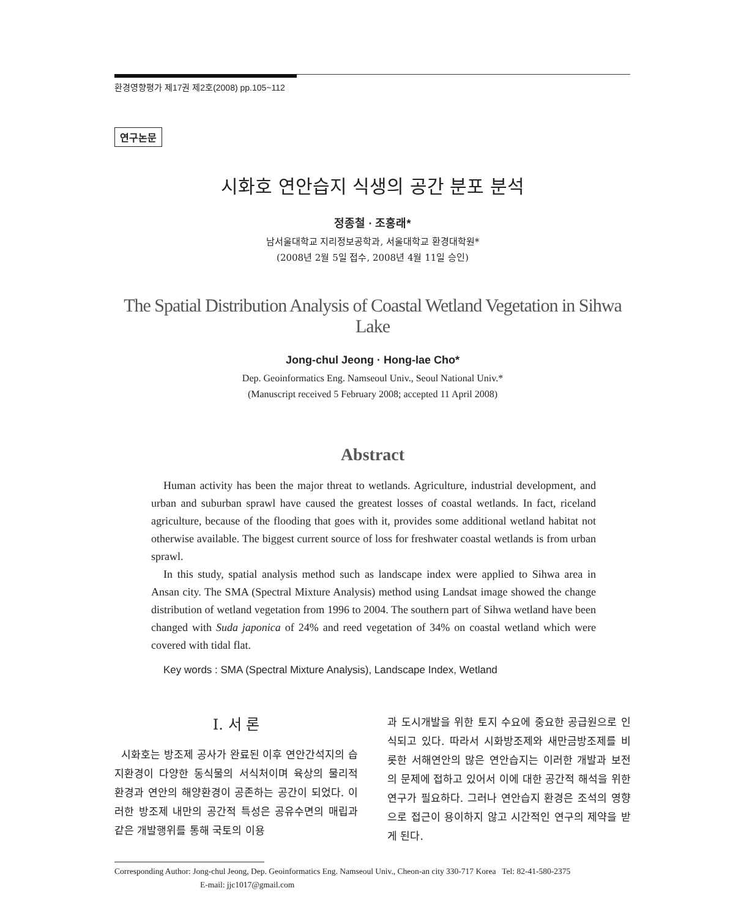환경영향평가 제17권 제2호(2008) pp.105~112
연구논문
시화호 연안습지 식생의 공간 분포 분석
정종철 · 조홍래*
남서울대학교 지리정보공학과, 서울대학교 환경대학원*
(2008년 2월 5일 접수, 2008년 4월 11일 승인)
The Spatial Distribution Analysis of Coastal Wetland Vegetation in Sihwa Lake
Jong-chul Jeong · Hong-lae Cho*
Dep. Geoinformatics Eng. Namseoul Univ., Seoul National Univ.*
(Manuscript received 5 February 2008; accepted 11 April 2008)
Abstract
Human activity has been the major threat to wetlands. Agriculture, industrial development, and urban and suburban sprawl have caused the greatest losses of coastal wetlands. In fact, riceland agriculture, because of the flooding that goes with it, provides some additional wetland habitat not otherwise available. The biggest current source of loss for freshwater coastal wetlands is from urban sprawl.
In this study, spatial analysis method such as landscape index were applied to Sihwa area in Ansan city. The SMA (Spectral Mixture Analysis) method using Landsat image showed the change distribution of wetland vegetation from 1996 to 2004. The southern part of Sihwa wetland have been changed with Suda japonica of 24% and reed vegetation of 34% on coastal wetland which were covered with tidal flat.
Key words : SMA (Spectral Mixture Analysis), Landscape Index, Wetland
Ⅰ. 서 론
시화호는 방조제 공사가 완료된 이후 연안간석지의 습지환경이 다양한 동식물의 서식처이며 육상의 물리적 환경과 연안의 해양환경이 공존하는 공간이 되었다. 이러한 방조제 내만의 공간적 특성은 공유수면의 매립과 같은 개발행위를 통해 국토의 이용
과 도시개발을 위한 토지 수요에 중요한 공급원으로 인식되고 있다. 따라서 시화방조제와 새만금방조제를 비롯한 서해연안의 많은 연안습지는 이러한 개발과 보전의 문제에 접하고 있어서 이에 대한 공간적 해석을 위한 연구가 필요하다. 그러나 연안습지 환경은 조석의 영향으로 접근이 용이하지 않고 시간적인 연구의 제약을 받게 된다.
Corresponding Author: Jong-chul Jeong, Dep. Geoinformatics Eng. Namseoul Univ., Cheon-an city 330-717 Korea Tel: 82-41-580-2375
E-mail: jjc1017@gmail.com